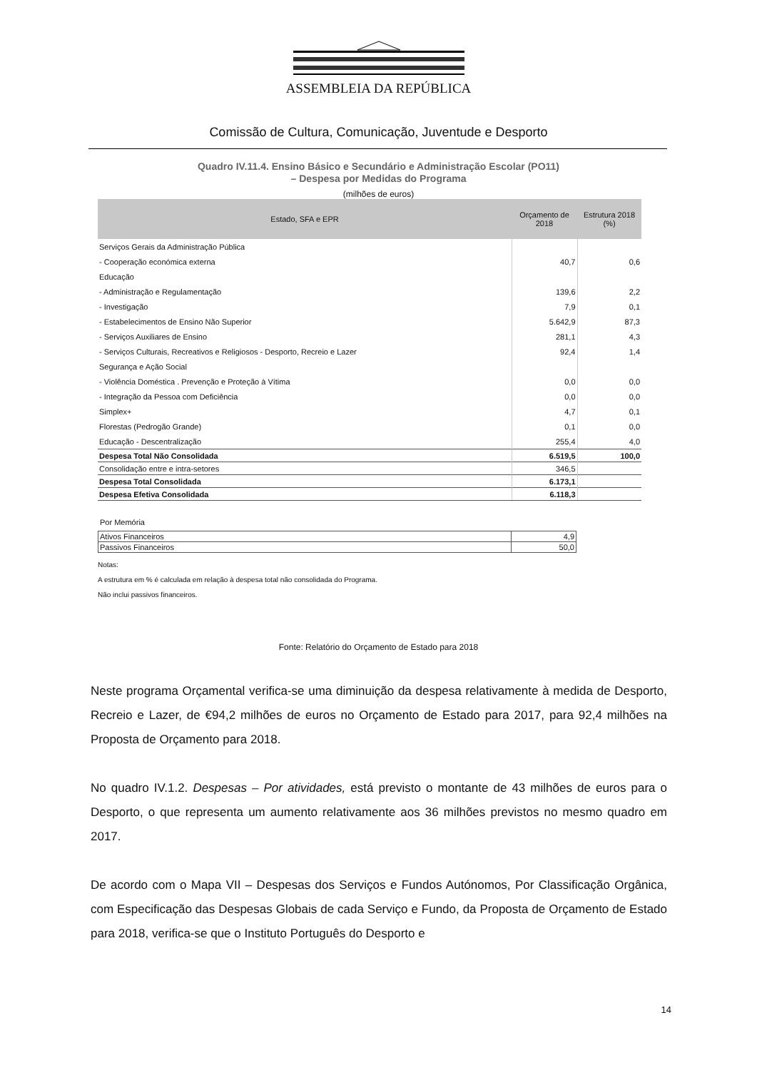ASSEMBLEIA DA REPÚBLICA
Comissão de Cultura, Comunicação, Juventude e Desporto
Quadro IV.11.4. Ensino Básico e Secundário e Administração Escolar (PO11)
– Despesa por Medidas do Programa
(milhões de euros)
| Estado, SFA e EPR | Orçamento de 2018 | Estrutura 2018 (%) |
| --- | --- | --- |
| Serviços Gerais da Administração Pública | | |
| - Cooperação económica externa | 40,7 | 0,6 |
| Educação | | |
| - Administração e Regulamentação | 139,6 | 2,2 |
| - Investigação | 7,9 | 0,1 |
| - Estabelecimentos de Ensino Não Superior | 5.642,9 | 87,3 |
| - Serviços Auxiliares de Ensino | 281,1 | 4,3 |
| - Serviços Culturais, Recreativos e Religiosos - Desporto, Recreio e Lazer | 92,4 | 1,4 |
| Segurança e Ação Social | | |
| - Violência Doméstica . Prevenção e Proteção à Vítima | 0,0 | 0,0 |
| - Integração da Pessoa com Deficiência | 0,0 | 0,0 |
| Simplex+ | 4,7 | 0,1 |
| Florestas (Pedrogão Grande) | 0,1 | 0,0 |
| Educação - Descentralização | 255,4 | 4,0 |
| Despesa Total Não Consolidada | 6.519,5 | 100,0 |
| Consolidação entre e intra-setores | 346,5 | |
| Despesa Total Consolidada | 6.173,1 | |
| Despesa Efetiva Consolidada | 6.118,3 | |
Por Memória
| Ativos Financeiros | 4,9 |
| Passivos Financeiros | 50,0 |
Notas:
A estrutura em % é calculada em relação à despesa total não consolidada do Programa.
Não inclui passivos financeiros.
Fonte: Relatório do Orçamento de Estado para 2018
Neste programa Orçamental verifica-se uma diminuição da despesa relativamente à medida de Desporto, Recreio e Lazer, de €94,2 milhões de euros no Orçamento de Estado para 2017, para 92,4 milhões na Proposta de Orçamento para 2018.
No quadro IV.1.2. Despesas – Por atividades, está previsto o montante de 43 milhões de euros para o Desporto, o que representa um aumento relativamente aos 36 milhões previstos no mesmo quadro em 2017.
De acordo com o Mapa VII – Despesas dos Serviços e Fundos Autónomos, Por Classificação Orgânica, com Especificação das Despesas Globais de cada Serviço e Fundo, da Proposta de Orçamento de Estado para 2018, verifica-se que o Instituto Português do Desporto e
14